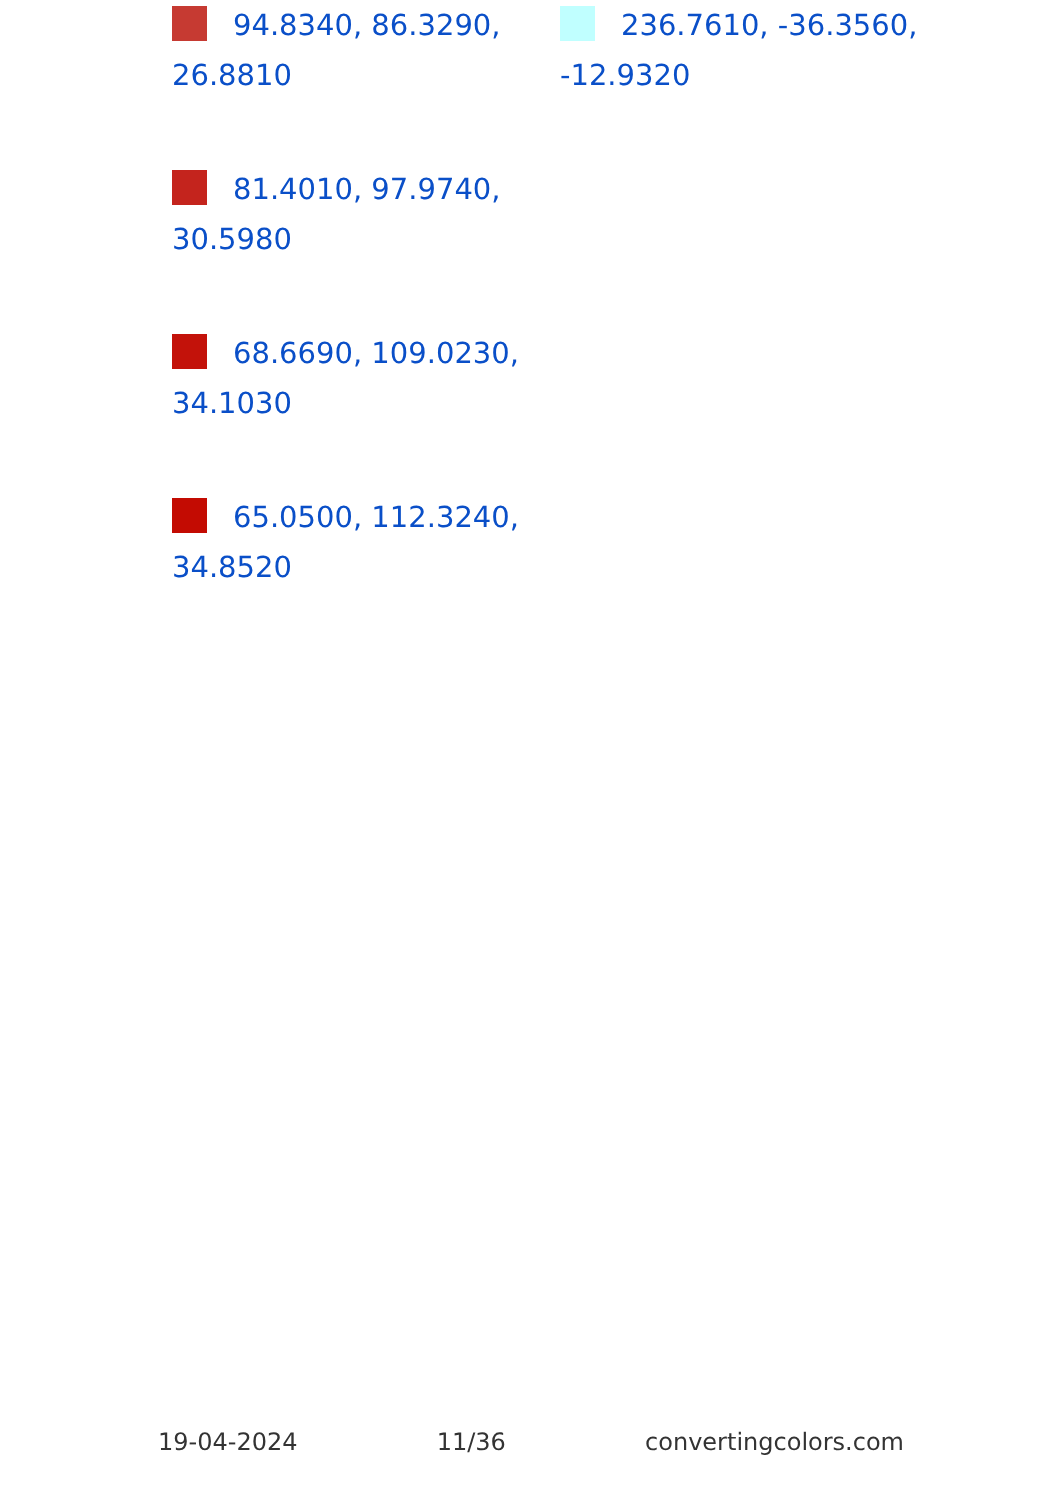94.8340, 86.3290, 26.8810
81.4010, 97.9740, 30.5980
68.6690, 109.0230, 34.1030
65.0500, 112.3240, 34.8520
236.7610, -36.3560, -12.9320
19-04-2024 11/36 convertingcolors.com